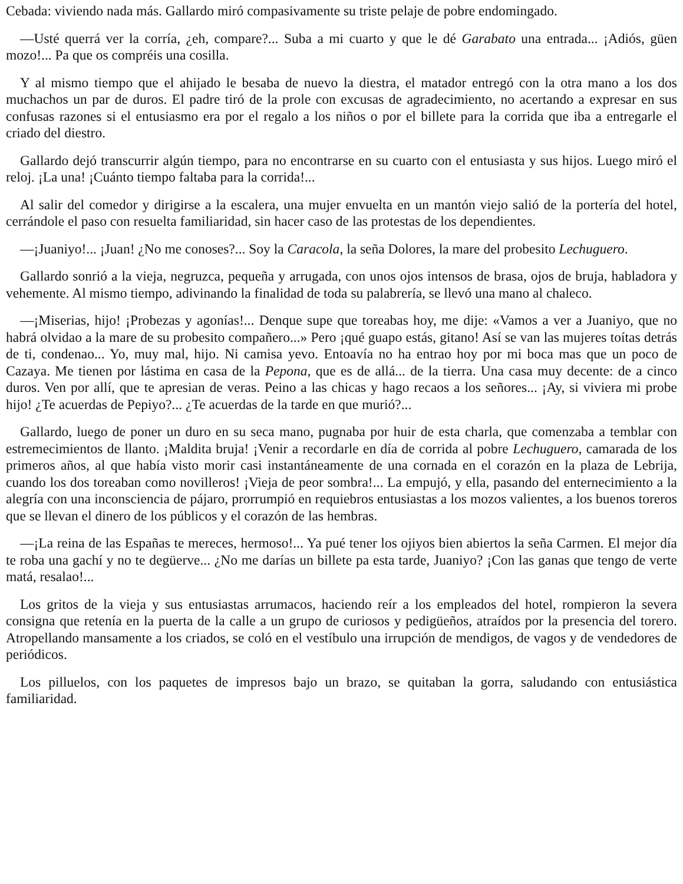Cebada: viviendo nada más. Gallardo miró compasivamente su triste pelaje de pobre endomingado.
—Usté querrá ver la corría, ¿eh, compare?... Suba a mi cuarto y que le dé Garabato una entrada... ¡Adiós, güen mozo!... Pa que os compréis una cosilla.
Y al mismo tiempo que el ahijado le besaba de nuevo la diestra, el matador entregó con la otra mano a los dos muchachos un par de duros. El padre tiró de la prole con excusas de agradecimiento, no acertando a expresar en sus confusas razones si el entusiasmo era por el regalo a los niños o por el billete para la corrida que iba a entregarle el criado del diestro.
Gallardo dejó transcurrir algún tiempo, para no encontrarse en su cuarto con el entusiasta y sus hijos. Luego miró el reloj. ¡La una! ¡Cuánto tiempo faltaba para la corrida!...
Al salir del comedor y dirigirse a la escalera, una mujer envuelta en un mantón viejo salió de la portería del hotel, cerrándole el paso con resuelta familiaridad, sin hacer caso de las protestas de los dependientes.
—¡Juaniyo!... ¡Juan! ¿No me conoses?... Soy la Caracola, la seña Dolores, la mare del probesito Lechuguero.
Gallardo sonrió a la vieja, negruzca, pequeña y arrugada, con unos ojos intensos de brasa, ojos de bruja, habladora y vehemente. Al mismo tiempo, adivinando la finalidad de toda su palabrería, se llevó una mano al chaleco.
—¡Miserias, hijo! ¡Probezas y agonías!... Denque supe que toreabas hoy, me dije: «Vamos a ver a Juaniyo, que no habrá olvidao a la mare de su probesito compañero...» Pero ¡qué guapo estás, gitano! Así se van las mujeres toítas detrás de ti, condenao... Yo, muy mal, hijo. Ni camisa yevo. Entoavía no ha entrao hoy por mi boca mas que un poco de Cazaya. Me tienen por lástima en casa de la Pepona, que es de allá... de la tierra. Una casa muy decente: de a cinco duros. Ven por allí, que te apresian de veras. Peino a las chicas y hago recaos a los señores... ¡Ay, si viviera mi probe hijo! ¿Te acuerdas de Pepiyo?... ¿Te acuerdas de la tarde en que murió?...
Gallardo, luego de poner un duro en su seca mano, pugnaba por huir de esta charla, que comenzaba a temblar con estremecimientos de llanto. ¡Maldita bruja! ¡Venir a recordarle en día de corrida al pobre Lechuguero, camarada de los primeros años, al que había visto morir casi instantáneamente de una cornada en el corazón en la plaza de Lebrija, cuando los dos toreaban como novilleros! ¡Vieja de peor sombra!... La empujó, y ella, pasando del enternecimiento a la alegría con una inconsciencia de pájaro, prorrumpió en requiebros entusiastas a los mozos valientes, a los buenos toreros que se llevan el dinero de los públicos y el corazón de las hembras.
—¡La reina de las Españas te mereces, hermoso!... Ya pué tener los ojiyos bien abiertos la seña Carmen. El mejor día te roba una gachí y no te degüerve... ¿No me darías un billete pa esta tarde, Juaniyo? ¡Con las ganas que tengo de verte matá, resalao!...
Los gritos de la vieja y sus entusiastas arrumacos, haciendo reír a los empleados del hotel, rompieron la severa consigna que retenía en la puerta de la calle a un grupo de curiosos y pedigüeños, atraídos por la presencia del torero. Atropellando mansamente a los criados, se coló en el vestíbulo una irrupción de mendigos, de vagos y de vendedores de periódicos.
Los pilluelos, con los paquetes de impresos bajo un brazo, se quitaban la gorra, saludando con entusiástica familiaridad.